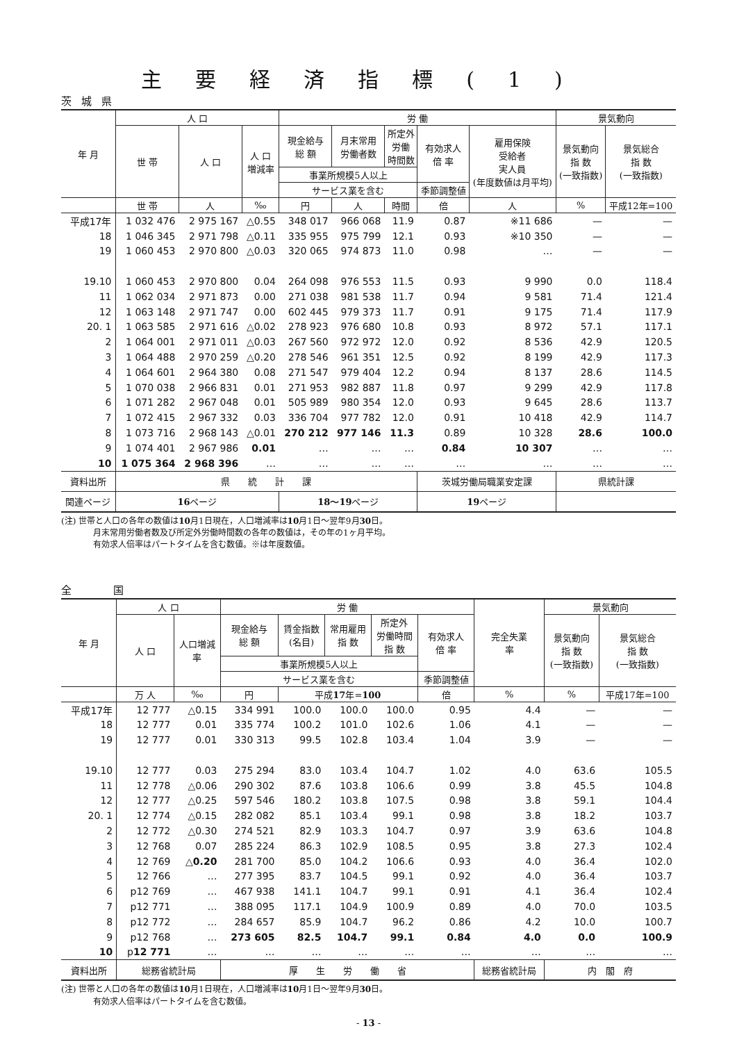主要経済指標(1)
茨城県
| 年 月 | 人 口 | | | 労 働 | | | | | 景気動向 | |
| --- | --- | --- | --- | --- | --- | --- | --- | --- | --- | --- |
| | 世 帯 | 人 口 | 人 口 増減率 | 現金給与 総 額 | 月末常用 労働者数 | 所定外 労働 時間数 | 有効求人 倍 率 | 雇用保険 受給者 実人員 (年度数値は月平均) | 景気動向 指 数 (一致指数) | 景気総合 指 数 (一致指数) |
| | | | | 事業所規模5人以上 | | | | | | |
| | | | | サービス業を含む | | | 季節調整値 | | | |
| | 世 帯 | 人 | ‰ | 円 | 人 | 時間 | 倍 | 人 | % | 平成12年=100 |
| 平成17年 | 1 032 476 | 2 975 167 | △0.55 | 348 017 | 966 068 | 11.9 | 0.87 | ※11 686 | — | — |
| 18 | 1 046 345 | 2 971 798 | △0.11 | 335 955 | 975 799 | 12.1 | 0.93 | ※10 350 | — | — |
| 19 | 1 060 453 | 2 970 800 | △0.03 | 320 065 | 974 873 | 11.0 | 0.98 | … | — | — |
| 19.10 | 1 060 453 | 2 970 800 | 0.04 | 264 098 | 976 553 | 11.5 | 0.93 | 9 990 | 0.0 | 118.4 |
| 11 | 1 062 034 | 2 971 873 | 0.00 | 271 038 | 981 538 | 11.7 | 0.94 | 9 581 | 71.4 | 121.4 |
| 12 | 1 063 148 | 2 971 747 | 0.00 | 602 445 | 979 373 | 11.7 | 0.91 | 9 175 | 71.4 | 117.9 |
| 20. 1 | 1 063 585 | 2 971 616 | △0.02 | 278 923 | 976 680 | 10.8 | 0.93 | 8 972 | 57.1 | 117.1 |
| 2 | 1 064 001 | 2 971 011 | △0.03 | 267 560 | 972 972 | 12.0 | 0.92 | 8 536 | 42.9 | 120.5 |
| 3 | 1 064 488 | 2 970 259 | △0.20 | 278 546 | 961 351 | 12.5 | 0.92 | 8 199 | 42.9 | 117.3 |
| 4 | 1 064 601 | 2 964 380 | 0.08 | 271 547 | 979 404 | 12.2 | 0.94 | 8 137 | 28.6 | 114.5 |
| 5 | 1 070 038 | 2 966 831 | 0.01 | 271 953 | 982 887 | 11.8 | 0.97 | 9 299 | 42.9 | 117.8 |
| 6 | 1 071 282 | 2 967 048 | 0.01 | 505 989 | 980 354 | 12.0 | 0.93 | 9 645 | 28.6 | 113.7 |
| 7 | 1 072 415 | 2 967 332 | 0.03 | 336 704 | 977 782 | 12.0 | 0.91 | 10 418 | 42.9 | 114.7 |
| 8 | 1 073 716 | 2 968 143 | △0.01 | 270 212 | 977 146 | 11.3 | 0.89 | 10 328 | 28.6 | 100.0 |
| 9 | 1 074 401 | 2 967 986 | 0.01 | … | … | … | 0.84 | 10 307 | … | … |
| 10 | 1 075 364 | 2 968 396 | … | … | … | … | … | … | … | … |
| 資料出所 | 県 統 計 課 | | | | | | 茨城労働局職業安定課 | | 県統計課 | |
| 関連ページ | 16 ページ | | | 18～19 ページ | | | 19 ページ | | | |
(注) 世帯と人口の各年の数値は10月1日現在，人口増減率は10月1日～翌年9月30日。
月末常用労働者数及び所定外労働時間数の各年の数値は，その年の1ヶ月平均。
有効求人倍率はパートタイムを含む数値。※は年度数値。
全国
| 年 月 | 人 口 | | 労 働 | | | | | 完全失業 率 | 景気動向 | |
| --- | --- | --- | --- | --- | --- | --- | --- | --- | --- | --- |
| | 人 口 | 人口増減 率 | 現金給与 総 額 | 賃金指数 (名目) | 常用雇用 指 数 | 所定外 労働時間 指 数 | 有効求人 倍 率 | | 景気動向 指 数 (一致指数) | 景気総合 指 数 (一致指数) |
| | | | 事業所規模5人以上 | | | | | | | |
| | | | サービス業を含む | | | | 季節調整値 | | | |
| | 万 人 | ‰ | 円 | 平成 17 年= 100 | | | 倍 | % | % | 平成17年=100 |
| 平成17年 | 12 777 | △0.15 | 334 991 | 100.0 | 100.0 | 100.0 | 0.95 | 4.4 | — | — |
| 18 | 12 777 | 0.01 | 335 774 | 100.2 | 101.0 | 102.6 | 1.06 | 4.1 | — | — |
| 19 | 12 777 | 0.01 | 330 313 | 99.5 | 102.8 | 103.4 | 1.04 | 3.9 | — | — |
| 19.10 | 12 777 | 0.03 | 275 294 | 83.0 | 103.4 | 104.7 | 1.02 | 4.0 | 63.6 | 105.5 |
| 11 | 12 778 | △0.06 | 290 302 | 87.6 | 103.8 | 106.6 | 0.99 | 3.8 | 45.5 | 104.8 |
| 12 | 12 777 | △0.25 | 597 546 | 180.2 | 103.8 | 107.5 | 0.98 | 3.8 | 59.1 | 104.4 |
| 20. 1 | 12 774 | △0.15 | 282 082 | 85.1 | 103.4 | 99.1 | 0.98 | 3.8 | 18.2 | 103.7 |
| 2 | 12 772 | △0.30 | 274 521 | 82.9 | 103.3 | 104.7 | 0.97 | 3.9 | 63.6 | 104.8 |
| 3 | 12 768 | 0.07 | 285 224 | 86.3 | 102.9 | 108.5 | 0.95 | 3.8 | 27.3 | 102.4 |
| 4 | 12 769 | △ 0.20 | 281 700 | 85.0 | 104.2 | 106.6 | 0.93 | 4.0 | 36.4 | 102.0 |
| 5 | 12 766 | … | 277 395 | 83.7 | 104.5 | 99.1 | 0.92 | 4.0 | 36.4 | 103.7 |
| 6 | p12 769 | … | 467 938 | 141.1 | 104.7 | 99.1 | 0.91 | 4.1 | 36.4 | 102.4 |
| 7 | p12 771 | … | 388 095 | 117.1 | 104.9 | 100.9 | 0.89 | 4.0 | 70.0 | 103.5 |
| 8 | p12 772 | … | 284 657 | 85.9 | 104.7 | 96.2 | 0.86 | 4.2 | 10.0 | 100.7 |
| 9 | p12 768 | … | 273 605 | 82.5 | 104.7 | 99.1 | 0.84 | 4.0 | 0.0 | 100.9 |
| 10 | p 12 771 | … | … | … | … | … | … | … | … | … |
| 資料出所 | 総務省統計局 | | 厚 生 労 働 省 | | | | | 総務省統計局 | 内 閣 府 | |
(注) 世帯と人口の各年の数値は10月1日現在，人口増減率は10月1日～翌年9月30日。
有効求人倍率はパートタイムを含む数値。
- 13 -